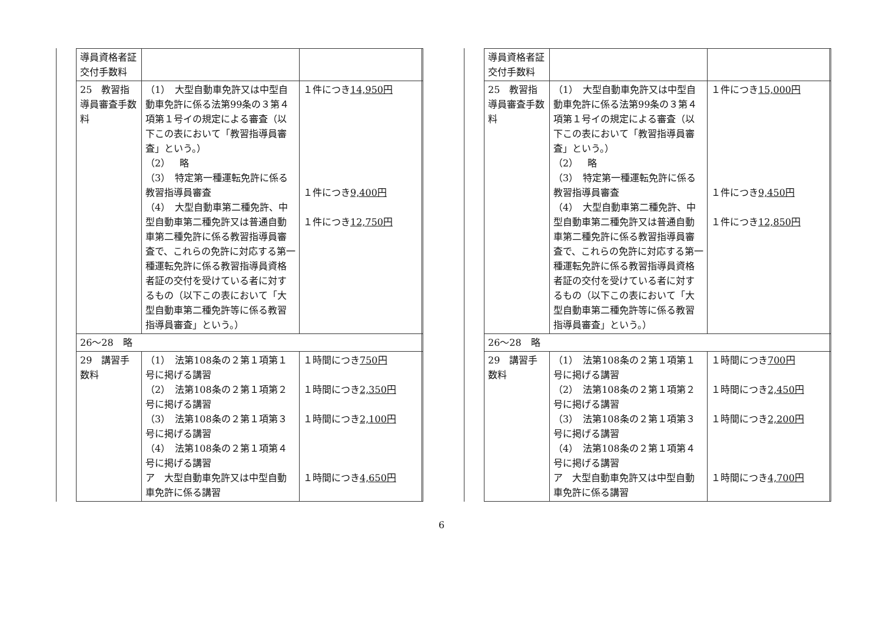| 導員資格者証交付手数料 | | |
| 25 教習指導員審査手数料 | （1） 大型自動車免許又は中型自動車免許に係る法第99条の３第４項第１号イの規定による審査（以下この表において「教習指導員審査」という。） （2） 略 （3） 特定第一種運転免許に係る教習指導員審査 （4） 大型自動車第二種免許、中型自動車第二種免許又は普通自動車第二種免許に係る教習指導員審査で、これらの免許に対応する第一種運転免許に係る教習指導員資格者証の交付を受けている者に対するもの（以下この表において「大型自動車第二種免許等に係る教習指導員審査」という。） | １件につき 14,950円 １件につき 9,400円 １件につき 12,750円 |
| 26～28 略 | | |
| 29 講習手数料 | （1） 法第108条の２第１項第１号に掲げる講習 （2） 法第108条の２第１項第２号に掲げる講習 （3） 法第108条の２第１項第３号に掲げる講習 （4） 法第108条の２第１項第４号に掲げる講習 ア 大型自動車免許又は中型自動車免許に係る講習 | １時間につき 750円 １時間につき 2,350円 １時間につき 2,100円 １時間につき 4,650円 |
| 導員資格者証交付手数料 | | |
| 25 教習指導員審査手数料 | （1） 大型自動車免許又は中型自動車免許に係る法第99条の３第４項第１号イの規定による審査（以下この表において「教習指導員審査」という。） （2） 略 （3） 特定第一種運転免許に係る教習指導員審査 （4） 大型自動車第二種免許、中型自動車第二種免許又は普通自動車第二種免許に係る教習指導員審査で、これらの免許に対応する第一種運転免許に係る教習指導員資格者証の交付を受けている者に対するもの（以下この表において「大型自動車第二種免許等に係る教習指導員審査」という。） | １件につき 15,000円 １件につき 9,450円 １件につき 12,850円 |
| 26～28 略 | | |
| 29 講習手数料 | （1） 法第108条の２第１項第１号に掲げる講習 （2） 法第108条の２第１項第２号に掲げる講習 （3） 法第108条の２第１項第３号に掲げる講習 （4） 法第108条の２第１項第４号に掲げる講習 ア 大型自動車免許又は中型自動車免許に係る講習 | １時間につき 700円 １時間につき 2,450円 １時間につき 2,200円 １時間につき 4,700円 |
6